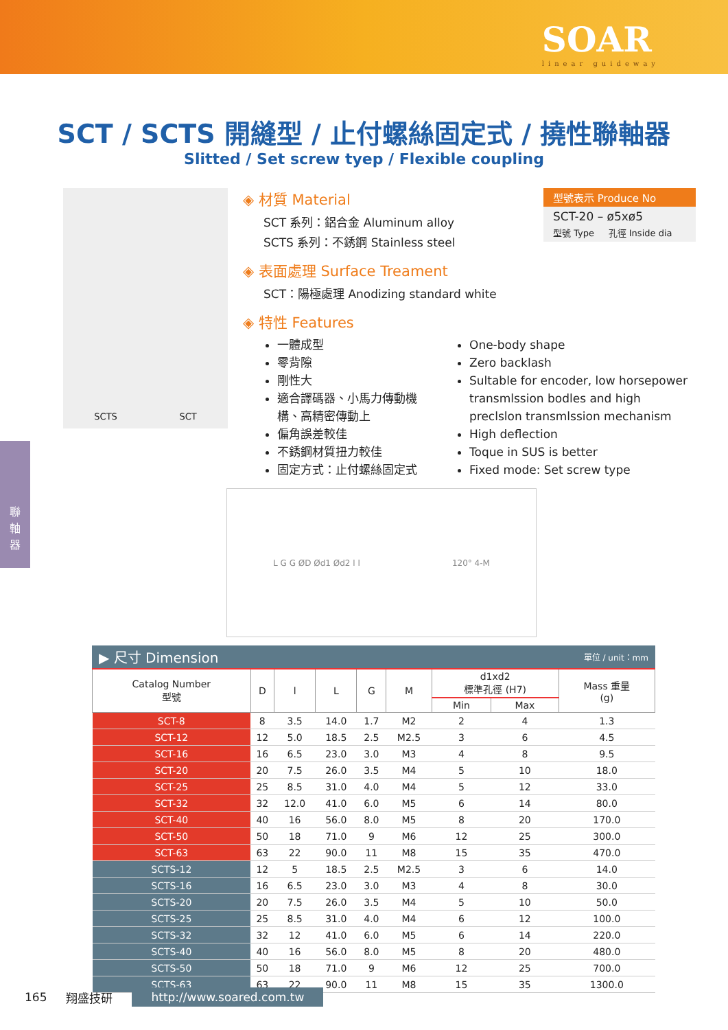SOAR
linear guideway
聯
軸
器
SCT / SCTS 開縫型 / 止付螺絲固定式 / 撓性聯軸器
Slitted / Set screw tyep / Flexible coupling
SCTS SCT
型號表示 Produce No
SCT-20 – ø5xø5
型號 Type 孔徑 Inside dia
◈ 材質 Material
SCT 系列：鋁合金 Aluminum alloy
SCTS 系列：不銹鋼 Stainless steel
◈ 表面處理 Surface Treament
SCT：陽極處理 Anodizing standard white
◈ 特性 Features
一體成型
零背隙
剛性大
適合譯碼器、小馬力傳動機構、高精密傳動上
偏角誤差較佳
不銹鋼材質扭力較佳
固定方式：止付螺絲固定式
One-body shape
Zero backlash
Sultable for encoder, low horsepower transmlssion bodles and high preclslon transmlssion mechanism
High deflection
Toque in SUS is better
Fixed mode: Set screw type
L G G ØD Ød1 Ød2 l l 120° 4-M
▶ 尺寸 Dimension 單位 / unit：mm
| Catalog Number 型號 | D | l | L | G | M | d1xd2 標準孔徑 (H7) | | Mass 重量 (g) |
| --- | --- | --- | --- | --- | --- | --- | --- | --- |
| | | | | | | Min | Max | |
| SCT-8 | 8 | 3.5 | 14.0 | 1.7 | M2 | 2 | 4 | 1.3 |
| SCT-12 | 12 | 5.0 | 18.5 | 2.5 | M2.5 | 3 | 6 | 4.5 |
| SCT-16 | 16 | 6.5 | 23.0 | 3.0 | M3 | 4 | 8 | 9.5 |
| SCT-20 | 20 | 7.5 | 26.0 | 3.5 | M4 | 5 | 10 | 18.0 |
| SCT-25 | 25 | 8.5 | 31.0 | 4.0 | M4 | 5 | 12 | 33.0 |
| SCT-32 | 32 | 12.0 | 41.0 | 6.0 | M5 | 6 | 14 | 80.0 |
| SCT-40 | 40 | 16 | 56.0 | 8.0 | M5 | 8 | 20 | 170.0 |
| SCT-50 | 50 | 18 | 71.0 | 9 | M6 | 12 | 25 | 300.0 |
| SCT-63 | 63 | 22 | 90.0 | 11 | M8 | 15 | 35 | 470.0 |
| SCTS-12 | 12 | 5 | 18.5 | 2.5 | M2.5 | 3 | 6 | 14.0 |
| SCTS-16 | 16 | 6.5 | 23.0 | 3.0 | M3 | 4 | 8 | 30.0 |
| SCTS-20 | 20 | 7.5 | 26.0 | 3.5 | M4 | 5 | 10 | 50.0 |
| SCTS-25 | 25 | 8.5 | 31.0 | 4.0 | M4 | 6 | 12 | 100.0 |
| SCTS-32 | 32 | 12 | 41.0 | 6.0 | M5 | 6 | 14 | 220.0 |
| SCTS-40 | 40 | 16 | 56.0 | 8.0 | M5 | 8 | 20 | 480.0 |
| SCTS-50 | 50 | 18 | 71.0 | 9 | M6 | 12 | 25 | 700.0 |
| SCTS-63 | 63 | 22 | 90.0 | 11 | M8 | 15 | 35 | 1300.0 |
165 翔盛技研 http://www.soared.com.tw